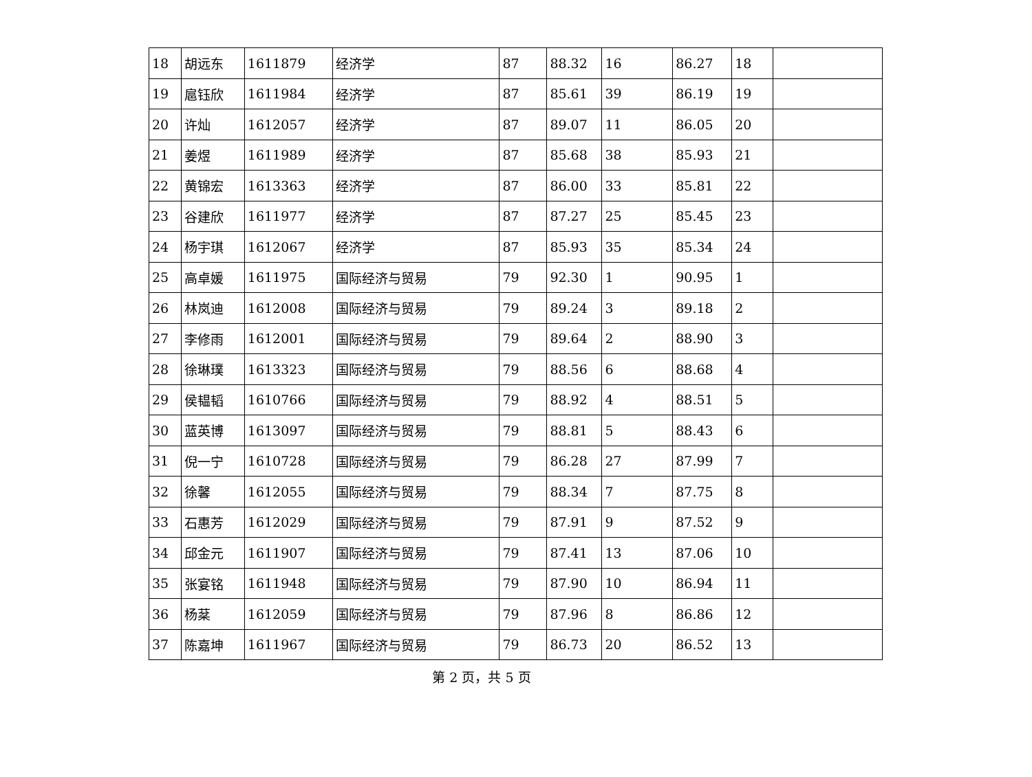| 18 | 胡远东 | 1611879 | 经济学 | 87 | 88.32 | 16 | 86.27 | 18 | |
| 19 | 扈钰欣 | 1611984 | 经济学 | 87 | 85.61 | 39 | 86.19 | 19 | |
| 20 | 许灿 | 1612057 | 经济学 | 87 | 89.07 | 11 | 86.05 | 20 | |
| 21 | 姜煜 | 1611989 | 经济学 | 87 | 85.68 | 38 | 85.93 | 21 | |
| 22 | 黄锦宏 | 1613363 | 经济学 | 87 | 86.00 | 33 | 85.81 | 22 | |
| 23 | 谷建欣 | 1611977 | 经济学 | 87 | 87.27 | 25 | 85.45 | 23 | |
| 24 | 杨宇琪 | 1612067 | 经济学 | 87 | 85.93 | 35 | 85.34 | 24 | |
| 25 | 高卓媛 | 1611975 | 国际经济与贸易 | 79 | 92.30 | 1 | 90.95 | 1 | |
| 26 | 林岚迪 | 1612008 | 国际经济与贸易 | 79 | 89.24 | 3 | 89.18 | 2 | |
| 27 | 李修雨 | 1612001 | 国际经济与贸易 | 79 | 89.64 | 2 | 88.90 | 3 | |
| 28 | 徐琳璞 | 1613323 | 国际经济与贸易 | 79 | 88.56 | 6 | 88.68 | 4 | |
| 29 | 侯韫韬 | 1610766 | 国际经济与贸易 | 79 | 88.92 | 4 | 88.51 | 5 | |
| 30 | 蓝英博 | 1613097 | 国际经济与贸易 | 79 | 88.81 | 5 | 88.43 | 6 | |
| 31 | 倪一宁 | 1610728 | 国际经济与贸易 | 79 | 86.28 | 27 | 87.99 | 7 | |
| 32 | 徐馨 | 1612055 | 国际经济与贸易 | 79 | 88.34 | 7 | 87.75 | 8 | |
| 33 | 石惠芳 | 1612029 | 国际经济与贸易 | 79 | 87.91 | 9 | 87.52 | 9 | |
| 34 | 邱金元 | 1611907 | 国际经济与贸易 | 79 | 87.41 | 13 | 87.06 | 10 | |
| 35 | 张宴铭 | 1611948 | 国际经济与贸易 | 79 | 87.90 | 10 | 86.94 | 11 | |
| 36 | 杨棻 | 1612059 | 国际经济与贸易 | 79 | 87.96 | 8 | 86.86 | 12 | |
| 37 | 陈嘉坤 | 1611967 | 国际经济与贸易 | 79 | 86.73 | 20 | 86.52 | 13 | |
第 2 页，共 5 页